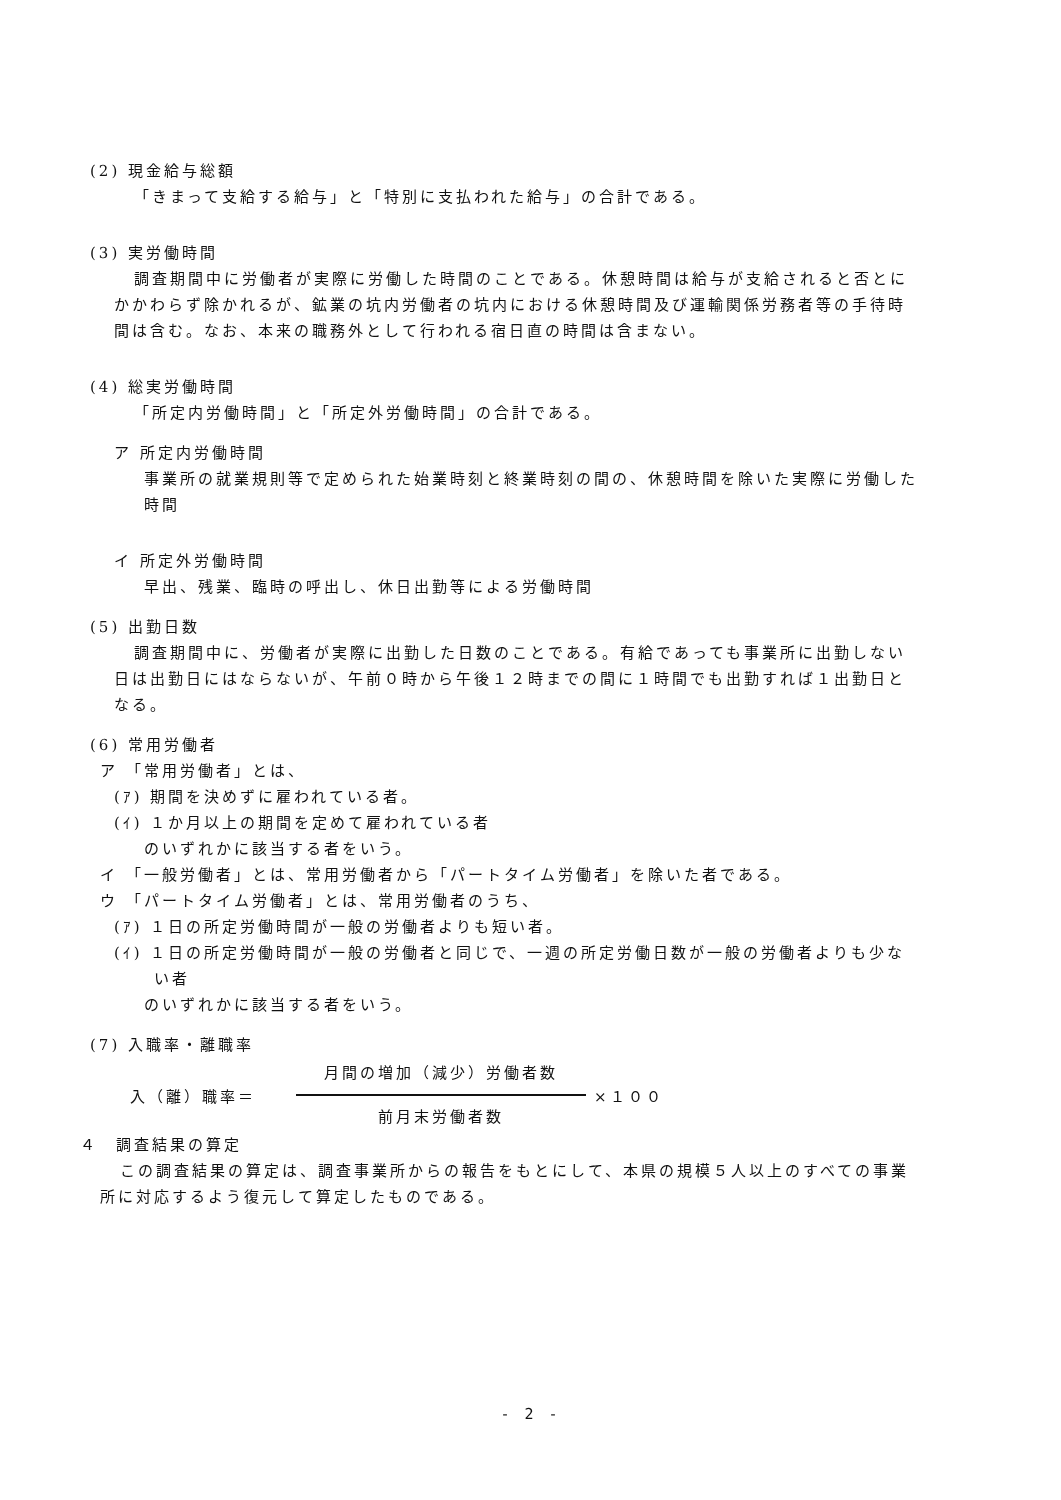(2) 現金給与総額
「きまって支給する給与」と「特別に支払われた給与」の合計である。
(3) 実労働時間
調査期間中に労働者が実際に労働した時間のことである。休憩時間は給与が支給されると否とにかかわらず除かれるが、鉱業の坑内労働者の坑内における休憩時間及び運輸関係労務者等の手待時間は含む。なお、本来の職務外として行われる宿日直の時間は含まない。
(4) 総実労働時間
「所定内労働時間」と「所定外労働時間」の合計である。
ア 所定内労働時間
事業所の就業規則等で定められた始業時刻と終業時刻の間の、休憩時間を除いた実際に労働した時間
イ 所定外労働時間
早出、残業、臨時の呼出し、休日出勤等による労働時間
(5) 出勤日数
調査期間中に、労働者が実際に出勤した日数のことである。有給であっても事業所に出勤しない日は出勤日にはならないが、午前０時から午後１２時までの間に１時間でも出勤すれば１出勤日となる。
(6) 常用労働者
ア 「常用労働者」とは、
(ｱ) 期間を決めずに雇われている者。
(ｲ) １か月以上の期間を定めて雇われている者
のいずれかに該当する者をいう。
イ 「一般労働者」とは、常用労働者から「パートタイム労働者」を除いた者である。
ウ 「パートタイム労働者」とは、常用労働者のうち、
(ｱ) １日の所定労働時間が一般の労働者よりも短い者。
(ｲ) １日の所定労働時間が一般の労働者と同じで、一週の所定労働日数が一般の労働者よりも少ない者
のいずれかに該当する者をいう。
(7) 入職率・離職率
入（離）職率＝ 月間の増加（減少）労働者数 前月末労働者数 ×１００
４　調査結果の算定
この調査結果の算定は、調査事業所からの報告をもとにして、本県の規模５人以上のすべての事業所に対応するよう復元して算定したものである。
- 2 -